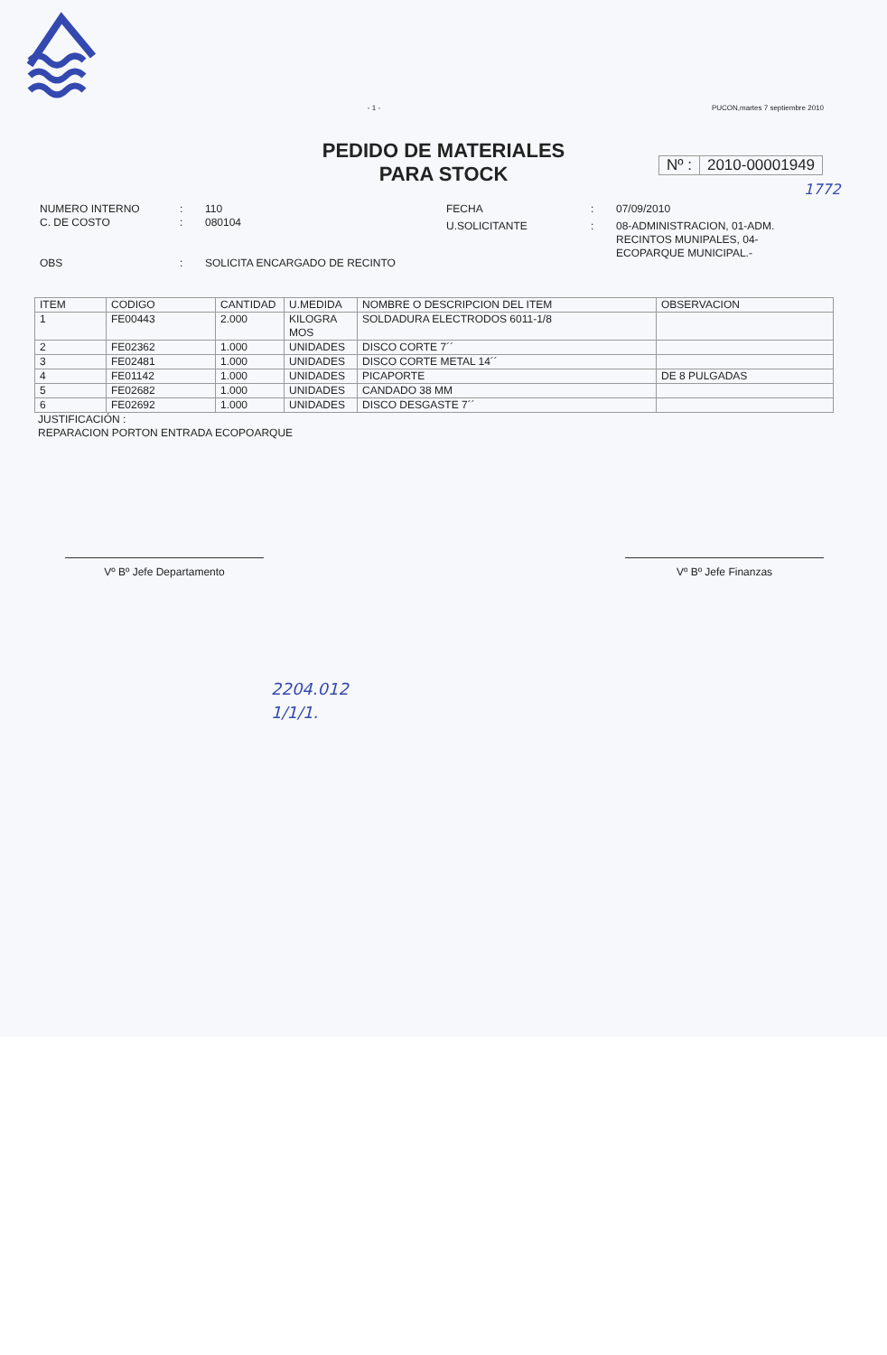- 1 - PUCON,martes 7 septiembre 2010
PEDIDO DE MATERIALES
PARA STOCK
Nº : 2010-00001949
1772
| NUMERO INTERNO | : | 110 |
| C. DE COSTO | : | 080104 |
| OBS | : | SOLICITA ENCARGADO DE RECINTO |
| FECHA | : | 07/09/2010 |
| U.SOLICITANTE | : | 08-ADMINISTRACION, 01-ADM. RECINTOS MUNIPALES, 04- ECOPARQUE MUNICIPAL.- |
| ITEM | CODIGO | CANTIDAD | U.MEDIDA | NOMBRE O DESCRIPCION DEL ITEM | OBSERVACION |
| --- | --- | --- | --- | --- | --- |
| 1 | FE00443 | 2.000 | KILOGRA MOS | SOLDADURA ELECTRODOS 6011-1/8 | |
| 2 | FE02362 | 1.000 | UNIDADES | DISCO CORTE 7´´ | |
| 3 | FE02481 | 1.000 | UNIDADES | DISCO CORTE METAL 14´´ | |
| 4 | FE01142 | 1.000 | UNIDADES | PICAPORTE | DE 8 PULGADAS |
| 5 | FE02682 | 1.000 | UNIDADES | CANDADO 38 MM | |
| 6 | FE02692 | 1.000 | UNIDADES | DISCO DESGASTE 7´´ | |
JUSTIFICACIÓN :
REPARACION PORTON ENTRADA ECOPOARQUE
Vº Bº Jefe Departamento Vº Bº Jefe Finanzas
2204.012
1/1/1.